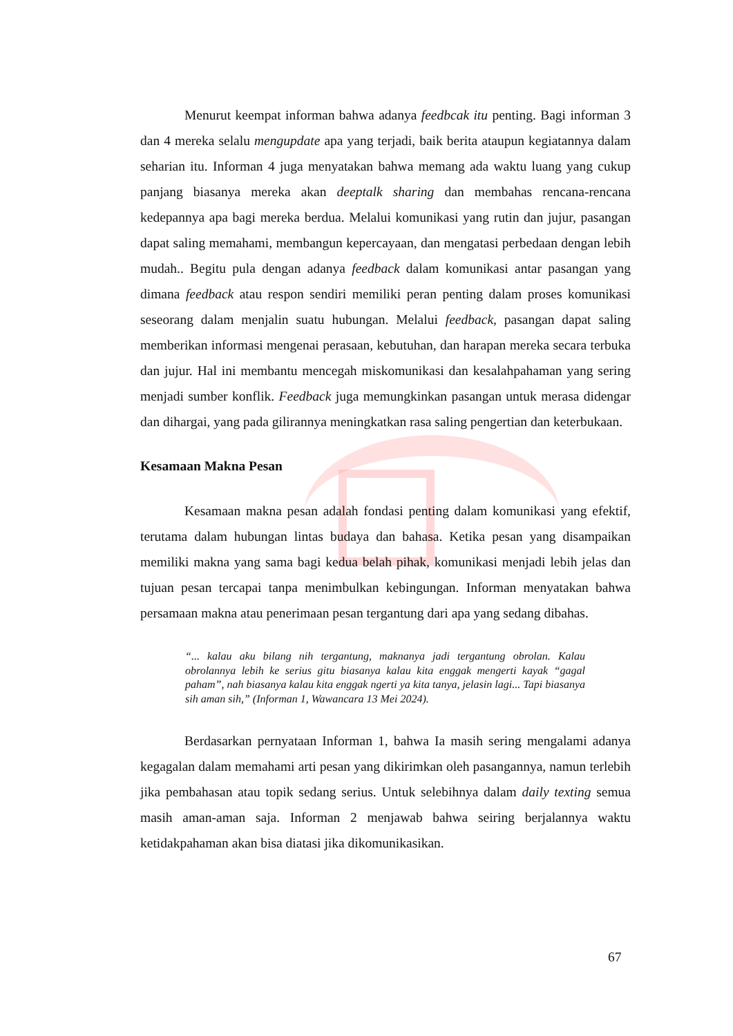Menurut keempat informan bahwa adanya feedbcak itu penting. Bagi informan 3 dan 4 mereka selalu mengupdate apa yang terjadi, baik berita ataupun kegiatannya dalam seharian itu. Informan 4 juga menyatakan bahwa memang ada waktu luang yang cukup panjang biasanya mereka akan deeptalk sharing dan membahas rencana-rencana kedepannya apa bagi mereka berdua. Melalui komunikasi yang rutin dan jujur, pasangan dapat saling memahami, membangun kepercayaan, dan mengatasi perbedaan dengan lebih mudah.. Begitu pula dengan adanya feedback dalam komunikasi antar pasangan yang dimana feedback atau respon sendiri memiliki peran penting dalam proses komunikasi seseorang dalam menjalin suatu hubungan. Melalui feedback, pasangan dapat saling memberikan informasi mengenai perasaan, kebutuhan, dan harapan mereka secara terbuka dan jujur. Hal ini membantu mencegah miskomunikasi dan kesalahpahaman yang sering menjadi sumber konflik. Feedback juga memungkinkan pasangan untuk merasa didengar dan dihargai, yang pada gilirannya meningkatkan rasa saling pengertian dan keterbukaan.
Kesamaan Makna Pesan
Kesamaan makna pesan adalah fondasi penting dalam komunikasi yang efektif, terutama dalam hubungan lintas budaya dan bahasa. Ketika pesan yang disampaikan memiliki makna yang sama bagi kedua belah pihak, komunikasi menjadi lebih jelas dan tujuan pesan tercapai tanpa menimbulkan kebingungan. Informan menyatakan bahwa persamaan makna atau penerimaan pesan tergantung dari apa yang sedang dibahas.
“... kalau aku bilang nih tergantung, maknanya jadi tergantung obrolan. Kalau obrolannya lebih ke serius gitu biasanya kalau kita enggak mengerti kayak “gagal paham”, nah biasanya kalau kita enggak ngerti ya kita tanya, jelasin lagi... Tapi biasanya sih aman sih,” (Informan 1, Wawancara 13 Mei 2024).
Berdasarkan pernyataan Informan 1, bahwa Ia masih sering mengalami adanya kegagalan dalam memahami arti pesan yang dikirimkan oleh pasangannya, namun terlebih jika pembahasan atau topik sedang serius. Untuk selebihnya dalam daily texting semua masih aman-aman saja. Informan 2 menjawab bahwa seiring berjalannya waktu ketidakpahaman akan bisa diatasi jika dikomunikasikan.
67